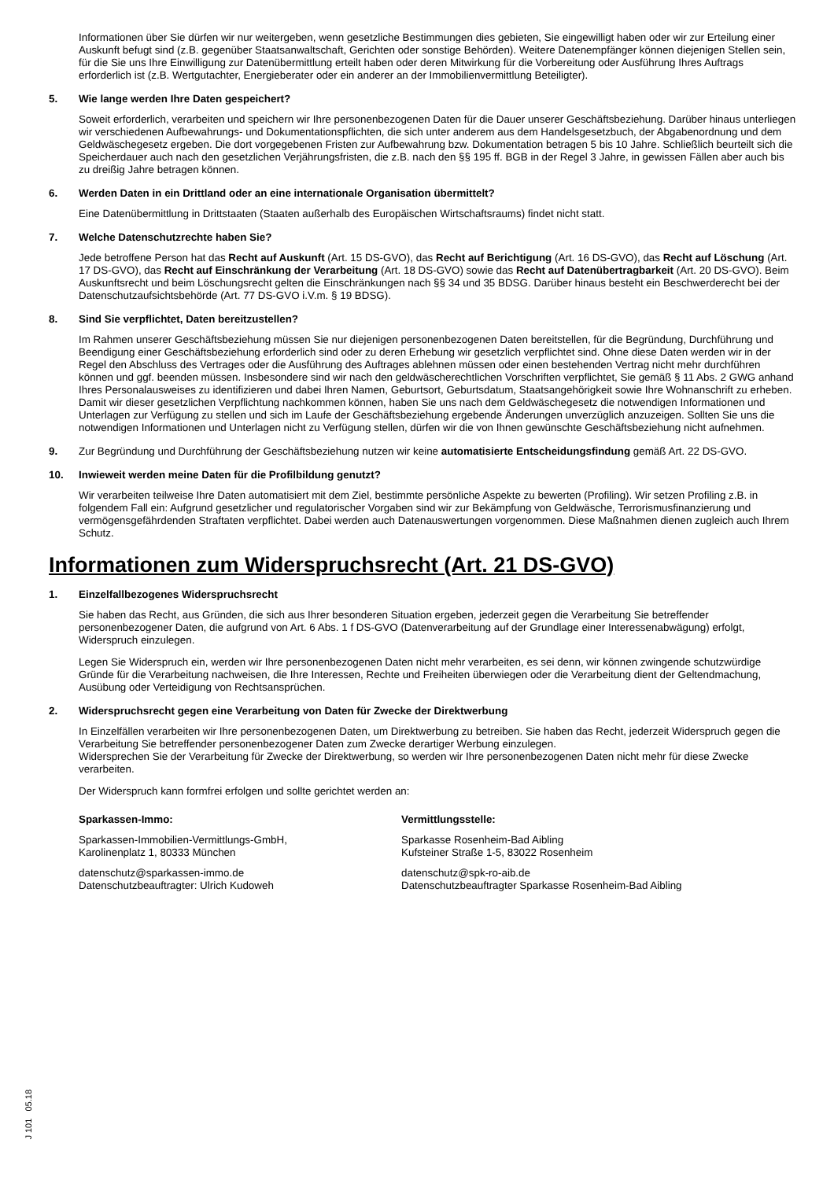Informationen über Sie dürfen wir nur weitergeben, wenn gesetzliche Bestimmungen dies gebieten, Sie eingewilligt haben oder wir zur Erteilung einer Auskunft befugt sind (z.B. gegenüber Staatsanwaltschaft, Gerichten oder sonstige Behörden). Weitere Datenempfänger können diejenigen Stellen sein, für die Sie uns Ihre Einwilligung zur Datenübermittlung erteilt haben oder deren Mitwirkung für die Vorbereitung oder Ausführung Ihres Auftrags erforderlich ist (z.B. Wertgutachter, Energieberater oder ein anderer an der Immobilienvermittlung Beteiligter).
5. Wie lange werden Ihre Daten gespeichert?
Soweit erforderlich, verarbeiten und speichern wir Ihre personenbezogenen Daten für die Dauer unserer Geschäftsbeziehung. Darüber hinaus unterliegen wir verschiedenen Aufbewahrungs- und Dokumentationspflichten, die sich unter anderem aus dem Handelsgesetzbuch, der Abgabenordnung und dem Geldwäschegesetz ergeben. Die dort vorgegebenen Fristen zur Aufbewahrung bzw. Dokumentation betragen 5 bis 10 Jahre. Schließlich beurteilt sich die Speicherdauer auch nach den gesetzlichen Verjährungsfristen, die z.B. nach den §§ 195 ff. BGB in der Regel 3 Jahre, in gewissen Fällen aber auch bis zu dreißig Jahre betragen können.
6. Werden Daten in ein Drittland oder an eine internationale Organisation übermittelt?
Eine Datenübermittlung in Drittstaaten (Staaten außerhalb des Europäischen Wirtschaftsraums) findet nicht statt.
7. Welche Datenschutzrechte haben Sie?
Jede betroffene Person hat das Recht auf Auskunft (Art. 15 DS-GVO), das Recht auf Berichtigung (Art. 16 DS-GVO), das Recht auf Löschung (Art. 17 DS-GVO), das Recht auf Einschränkung der Verarbeitung (Art. 18 DS-GVO) sowie das Recht auf Datenübertragbarkeit (Art. 20 DS-GVO). Beim Auskunftsrecht und beim Löschungsrecht gelten die Einschränkungen nach §§ 34 und 35 BDSG. Darüber hinaus besteht ein Beschwerderecht bei der Datenschutzaufsichtsbehörde (Art. 77 DS-GVO i.V.m. § 19 BDSG).
8. Sind Sie verpflichtet, Daten bereitzustellen?
Im Rahmen unserer Geschäftsbeziehung müssen Sie nur diejenigen personenbezogenen Daten bereitstellen, für die Begründung, Durchführung und Beendigung einer Geschäftsbeziehung erforderlich sind oder zu deren Erhebung wir gesetzlich verpflichtet sind. Ohne diese Daten werden wir in der Regel den Abschluss des Vertrages oder die Ausführung des Auftrages ablehnen müssen oder einen bestehenden Vertrag nicht mehr durchführen können und ggf. beenden müssen. Insbesondere sind wir nach den geldwäscherechtlichen Vorschriften verpflichtet, Sie gemäß § 11 Abs. 2 GWG anhand Ihres Personalausweises zu identifizieren und dabei Ihren Namen, Geburtsort, Geburtsdatum, Staatsangehörigkeit sowie Ihre Wohnanschrift zu erheben. Damit wir dieser gesetzlichen Verpflichtung nachkommen können, haben Sie uns nach dem Geldwäschegesetz die notwendigen Informationen und Unterlagen zur Verfügung zu stellen und sich im Laufe der Geschäftsbeziehung ergebende Änderungen unverzüglich anzuzeigen. Sollten Sie uns die notwendigen Informationen und Unterlagen nicht zu Verfügung stellen, dürfen wir die von Ihnen gewünschte Geschäftsbeziehung nicht aufnehmen.
9. Zur Begründung und Durchführung der Geschäftsbeziehung nutzen wir keine automatisierte Entscheidungsfindung gemäß Art. 22 DS-GVO.
10. Inwieweit werden meine Daten für die Profilbildung genutzt?
Wir verarbeiten teilweise Ihre Daten automatisiert mit dem Ziel, bestimmte persönliche Aspekte zu bewerten (Profiling). Wir setzen Profiling z.B. in folgendem Fall ein: Aufgrund gesetzlicher und regulatorischer Vorgaben sind wir zur Bekämpfung von Geldwäsche, Terrorismusfinanzierung und vermögensgefährdenden Straftaten verpflichtet. Dabei werden auch Datenauswertungen vorgenommen. Diese Maßnahmen dienen zugleich auch Ihrem Schutz.
Informationen zum Widerspruchsrecht (Art. 21 DS-GVO)
1. Einzelfallbezogenes Widerspruchsrecht
Sie haben das Recht, aus Gründen, die sich aus Ihrer besonderen Situation ergeben, jederzeit gegen die Verarbeitung Sie betreffender personenbezogener Daten, die aufgrund von Art. 6 Abs. 1 f DS-GVO (Datenverarbeitung auf der Grundlage einer Interessenabwägung) erfolgt, Widerspruch einzulegen.
Legen Sie Widerspruch ein, werden wir Ihre personenbezogenen Daten nicht mehr verarbeiten, es sei denn, wir können zwingende schutzwürdige Gründe für die Verarbeitung nachweisen, die Ihre Interessen, Rechte und Freiheiten überwiegen oder die Verarbeitung dient der Geltendmachung, Ausübung oder Verteidigung von Rechtsansprüchen.
2. Widerspruchsrecht gegen eine Verarbeitung von Daten für Zwecke der Direktwerbung
In Einzelfällen verarbeiten wir Ihre personenbezogenen Daten, um Direktwerbung zu betreiben. Sie haben das Recht, jederzeit Widerspruch gegen die Verarbeitung Sie betreffender personenbezogener Daten zum Zwecke derartiger Werbung einzulegen.
Widersprechen Sie der Verarbeitung für Zwecke der Direktwerbung, so werden wir Ihre personenbezogenen Daten nicht mehr für diese Zwecke verarbeiten.
Der Widerspruch kann formfrei erfolgen und sollte gerichtet werden an:
Sparkassen-Immo:
Sparkassen-Immobilien-Vermittlungs-GmbH,
Karolinenplatz 1, 80333 München
datenschutz@sparkassen-immo.de
Datenschutzbeauftragter: Ulrich Kudoweh
Vermittlungsstelle:
Sparkasse Rosenheim-Bad Aibling
Kufsteiner Straße 1-5, 83022 Rosenheim
datenschutz@spk-ro-aib.de
Datenschutzbeauftragter Sparkasse Rosenheim-Bad Aibling
J 101 05.18